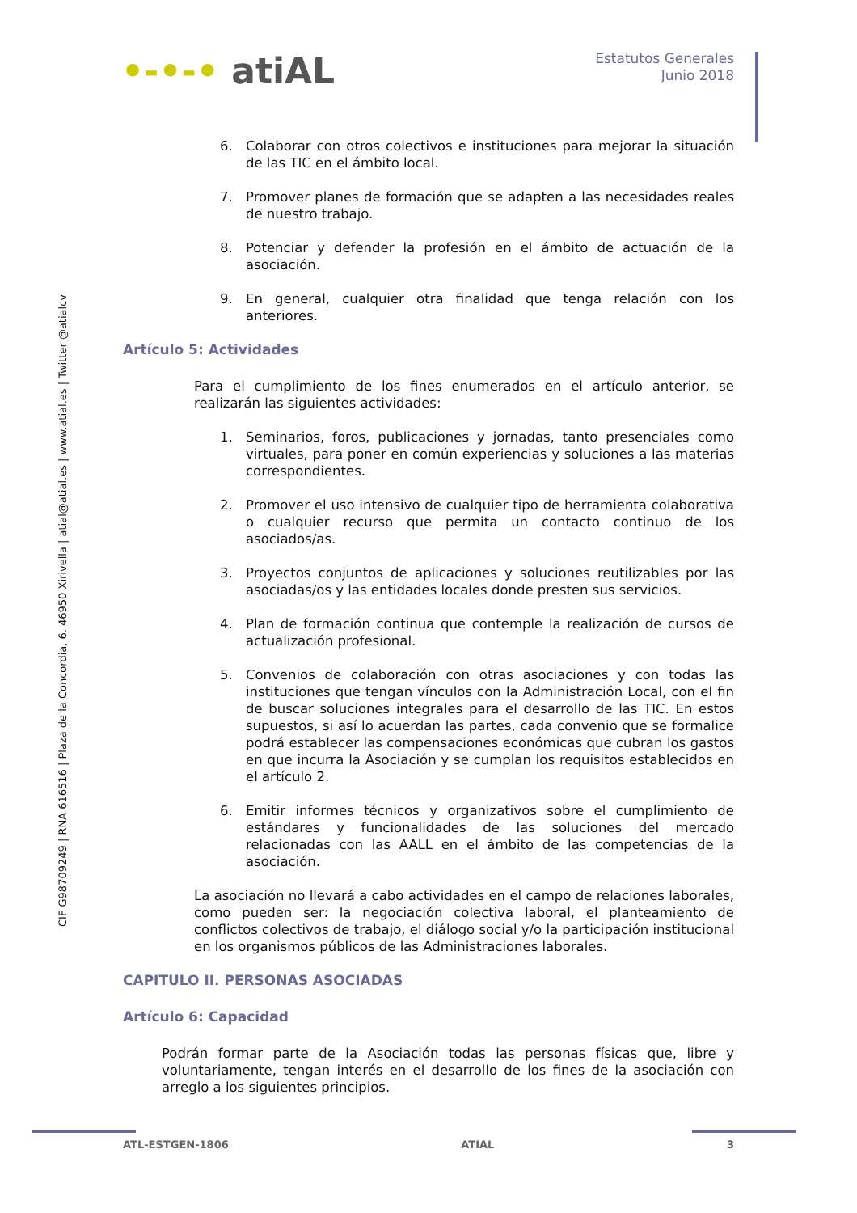•-•-• atiAL
Estatutos Generales
Junio 2018
CIF G98709249 | RNA 616516 | Plaza de la Concordia, 6. 46950 Xirivella | atial@atial.es | www.atial.es | Twitter @atialcv
6. Colaborar con otros colectivos e instituciones para mejorar la situación de las TIC en el ámbito local.
7. Promover planes de formación que se adapten a las necesidades reales de nuestro trabajo.
8. Potenciar y defender la profesión en el ámbito de actuación de la asociación.
9. En general, cualquier otra finalidad que tenga relación con los anteriores.
Artículo 5: Actividades
Para el cumplimiento de los fines enumerados en el artículo anterior, se realizarán las siguientes actividades:
1. Seminarios, foros, publicaciones y jornadas, tanto presenciales como virtuales, para poner en común experiencias y soluciones a las materias correspondientes.
2. Promover el uso intensivo de cualquier tipo de herramienta colaborativa o cualquier recurso que permita un contacto continuo de los asociados/as.
3. Proyectos conjuntos de aplicaciones y soluciones reutilizables por las asociadas/os y las entidades locales donde presten sus servicios.
4. Plan de formación continua que contemple la realización de cursos de actualización profesional.
5. Convenios de colaboración con otras asociaciones y con todas las instituciones que tengan vínculos con la Administración Local, con el fin de buscar soluciones integrales para el desarrollo de las TIC. En estos supuestos, si así lo acuerdan las partes, cada convenio que se formalice podrá establecer las compensaciones económicas que cubran los gastos en que incurra la Asociación y se cumplan los requisitos establecidos en el artículo 2.
6. Emitir informes técnicos y organizativos sobre el cumplimiento de estándares y funcionalidades de las soluciones del mercado relacionadas con las AALL en el ámbito de las competencias de la asociación.
La asociación no llevará a cabo actividades en el campo de relaciones laborales, como pueden ser: la negociación colectiva laboral, el planteamiento de conflictos colectivos de trabajo, el diálogo social y/o la participación institucional en los organismos públicos de las Administraciones laborales.
CAPITULO II. PERSONAS ASOCIADAS
Artículo 6: Capacidad
Podrán formar parte de la Asociación todas las personas físicas que, libre y voluntariamente, tengan interés en el desarrollo de los fines de la asociación con arreglo a los siguientes principios.
ATL-ESTGEN-1806 ATIAL 3